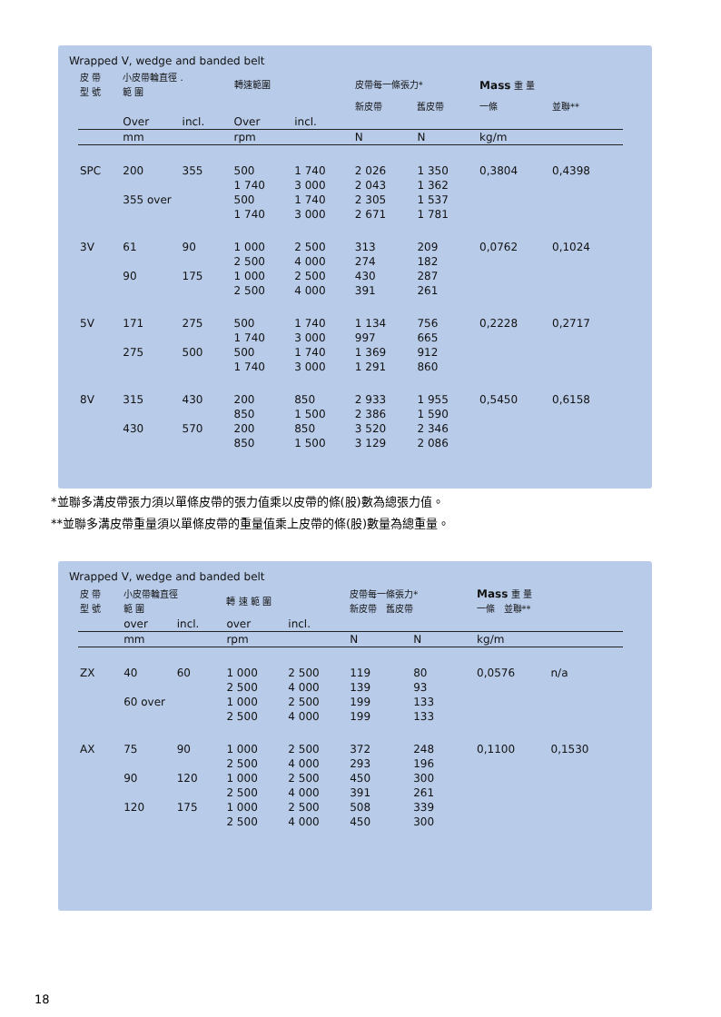Wrapped V, wedge and banded belt
| 皮 帶 型 號 | 小皮帶輪直徑 . 範 圍 | | 轉速範圍 | | 皮帶每一條張力* | | Mass 重 量 | |
| | | | | | 新皮帶 | 舊皮帶 | 一條 | 並聯** |
| | Over | incl. | Over | incl. | | | | |
| | mm | | rpm | | N | N | kg/m | |
| SPC | 200 | 355 | 500 | 1 740 | 2 026 | 1 350 | 0,3804 | 0,4398 |
| | | | 1 740 | 3 000 | 2 043 | 1 362 | | |
| | 355 over | | 500 | 1 740 | 2 305 | 1 537 | | |
| | | | 1 740 | 3 000 | 2 671 | 1 781 | | |
| 3V | 61 | 90 | 1 000 | 2 500 | 313 | 209 | 0,0762 | 0,1024 |
| | | | 2 500 | 4 000 | 274 | 182 | | |
| | 90 | 175 | 1 000 | 2 500 | 430 | 287 | | |
| | | | 2 500 | 4 000 | 391 | 261 | | |
| 5V | 171 | 275 | 500 | 1 740 | 1 134 | 756 | 0,2228 | 0,2717 |
| | | | 1 740 | 3 000 | 997 | 665 | | |
| | 275 | 500 | 500 | 1 740 | 1 369 | 912 | | |
| | | | 1 740 | 3 000 | 1 291 | 860 | | |
| 8V | 315 | 430 | 200 | 850 | 2 933 | 1 955 | 0,5450 | 0,6158 |
| | | | 850 | 1 500 | 2 386 | 1 590 | | |
| | 430 | 570 | 200 | 850 | 3 520 | 2 346 | | |
| | | | 850 | 1 500 | 3 129 | 2 086 | | |
*並聯多溝皮帶張力須以單條皮帶的張力值乘以皮帶的條(股)數為總張力值。
**並聯多溝皮帶重量須以單條皮帶的重量值乘上皮帶的條(股)數量為總重量。
Wrapped V, wedge and banded belt
| 皮 帶 型 號 | 小皮帶輪直徑 範 圍 | | 轉 速 範 圍 | | 皮帶每一條張力* 新皮帶 舊皮帶 | | Mass 重 量 一條 並聯** | |
| | over | incl. | over | incl. | | | | |
| | mm | | rpm | | N | N | kg/m | |
| ZX | 40 | 60 | 1 000 | 2 500 | 119 | 80 | 0,0576 | n/a |
| | | | 2 500 | 4 000 | 139 | 93 | | |
| | 60 over | | 1 000 | 2 500 | 199 | 133 | | |
| | | | 2 500 | 4 000 | 199 | 133 | | |
| AX | 75 | 90 | 1 000 | 2 500 | 372 | 248 | 0,1100 | 0,1530 |
| | | | 2 500 | 4 000 | 293 | 196 | | |
| | 90 | 120 | 1 000 | 2 500 | 450 | 300 | | |
| | | | 2 500 | 4 000 | 391 | 261 | | |
| | 120 | 175 | 1 000 | 2 500 | 508 | 339 | | |
| | | | 2 500 | 4 000 | 450 | 300 | | |
18